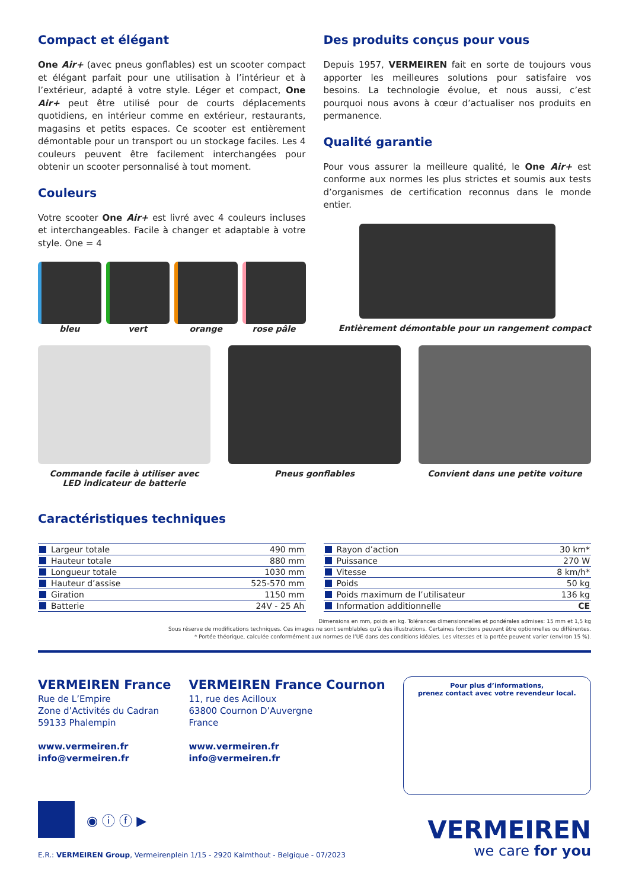Compact et élégant
One Air+ (avec pneus gonflables) est un scooter compact et élégant parfait pour une utilisation à l’intérieur et à l’extérieur, adapté à votre style. Léger et compact, One Air+ peut être utilisé pour de courts déplacements quotidiens, en intérieur comme en extérieur, restaurants, magasins et petits espaces. Ce scooter est entièrement démontable pour un transport ou un stockage faciles. Les 4 couleurs peuvent être facilement interchangées pour obtenir un scooter personnalisé à tout moment.
Couleurs
Votre scooter One Air+ est livré avec 4 couleurs incluses et interchangeables. Facile à changer et adaptable à votre style. One = 4
bleu vert orange rose pâle
Des produits conçus pour vous
Depuis 1957, VERMEIREN fait en sorte de toujours vous apporter les meilleures solutions pour satisfaire vos besoins. La technologie évolue, et nous aussi, c’est pourquoi nous avons à cœur d’actualiser nos produits en permanence.
Qualité garantie
Pour vous assurer la meilleure qualité, le One Air+ est conforme aux normes les plus strictes et soumis aux tests d’organismes de certification reconnus dans le monde entier.
Entièrement démontable pour un rangement compact
Commande facile à utiliser avec
LED indicateur de batterie
Pneus gonflables Convient dans une petite voiture
Caractéristiques techniques
| Largeur totale | 490 mm |
| Hauteur totale | 880 mm |
| Longueur totale | 1030 mm |
| Hauteur d’assise | 525-570 mm |
| Giration | 1150 mm |
| Batterie | 24V - 25 Ah |
| Rayon d’action | 30 km* |
| Puissance | 270 W |
| Vitesse | 8 km/h* |
| Poids | 50 kg |
| Poids maximum de l’utilisateur | 136 kg |
| Information additionnelle | CE |
Dimensions en mm, poids en kg. Tolérances dimensionnelles et pondérales admises: 15 mm et 1,5 kg
Sous réserve de modifications techniques. Ces images ne sont semblables qu’à des illustrations. Certaines fonctions peuvent être optionnelles ou différentes.
* Portée théorique, calculée conformément aux normes de l’UE dans des conditions idéales. Les vitesses et la portée peuvent varier (environ 15 %).
VERMEIREN France
Rue de L’Empire
Zone d’Activités du Cadran
59133 Phalempin
www.vermeiren.fr
info@vermeiren.fr
VERMEIREN France Cournon
11, rue des Acilloux
63800 Cournon D’Auvergne
France
www.vermeiren.fr
info@vermeiren.fr
Pour plus d’informations,
prenez contact avec votre revendeur local.
◉ ⓘ ⓕ ▶
E.R.: VERMEIREN Group, Vermeirenplein 1/15 - 2920 Kalmthout - Belgique - 07/2023
VERMEIREN
we care for you